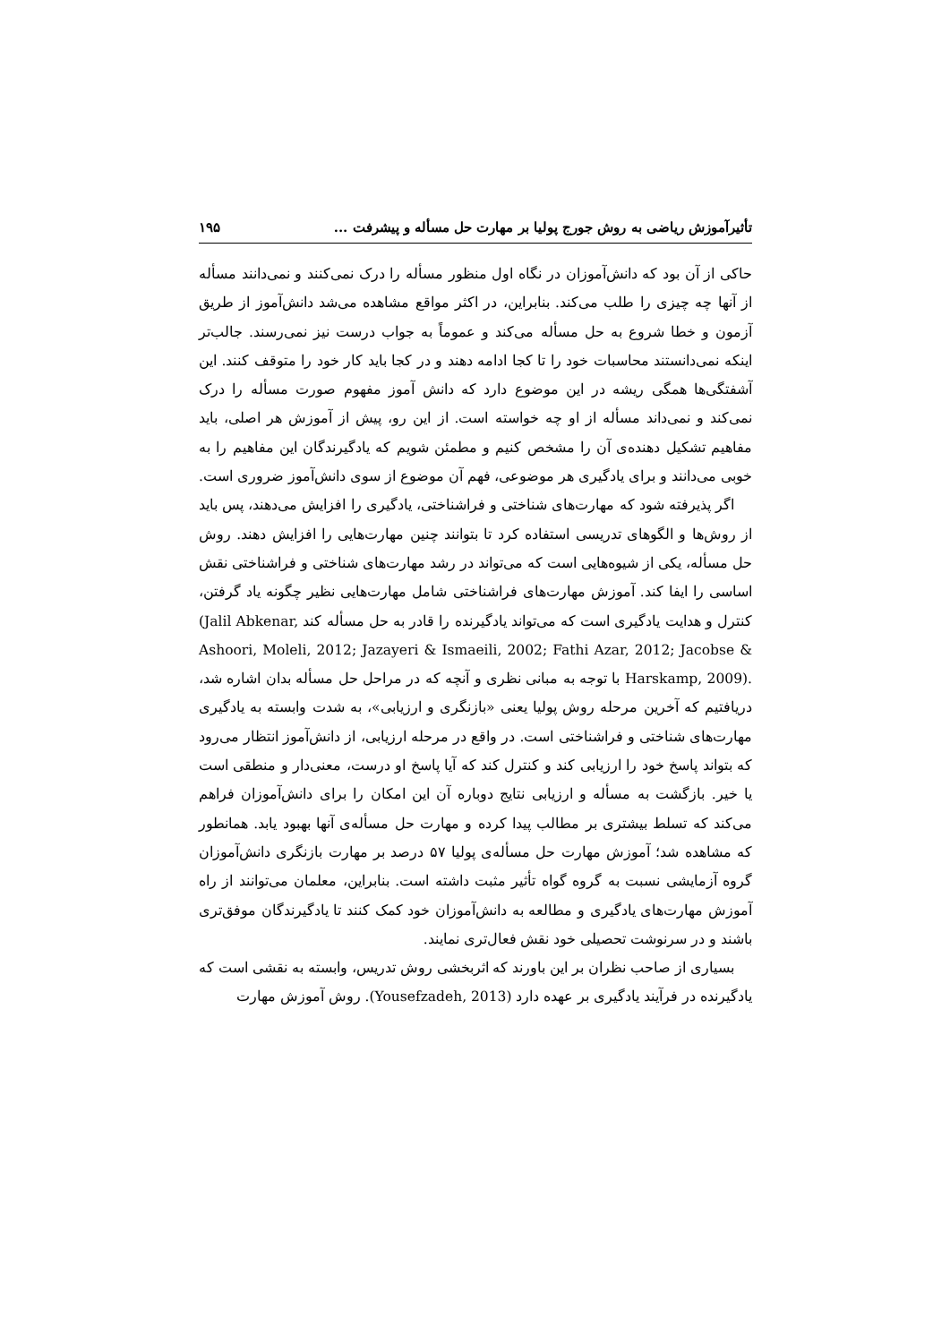تأثیرآموزش ریاضی به روش جورج پولیا بر مهارت حل مسأله و پیشرفت ... ۱۹۵
حاکی از آن بود که دانش‌آموزان در نگاه اول منظور مسأله را درک نمی‌کنند و نمی‌دانند مسأله از آنها چه چیزی را طلب می‌کند. بنابراین، در اکثر مواقع مشاهده می‌شد دانش‌آموز از طریق آزمون و خطا شروع به حل مسأله می‌کند و عموماً به جواب درست نیز نمی‌رسند. جالب‌تر اینکه نمی‌دانستند محاسبات خود را تا کجا ادامه دهند و در کجا باید کار خود را متوقف کنند. این آشفتگی‌ها همگی ریشه در این موضوع دارد که دانش آموز مفهوم صورت مسأله را درک نمی‌کند و نمی‌داند مسأله از او چه خواسته است. از این رو، پیش از آموزش هر اصلی، باید مفاهیم تشکیل دهنده‌ی آن را مشخص کنیم و مطمئن شویم که یادگیرندگان این مفاهیم را به خوبی می‌دانند و برای یادگیری هر موضوعی، فهم آن موضوع از سوی دانش‌آموز ضروری است.
اگر پذیرفته شود که مهارت‌های شناختی و فراشناختی، یادگیری را افزایش می‌دهند، پس باید از روش‌ها و الگوهای تدریسی استفاده کرد تا بتوانند چنین مهارت‌هایی را افزایش دهند. روش حل مسأله، یکی از شیوه‌هایی است که می‌تواند در رشد مهارت‌های شناختی و فراشناختی نقش اساسی را ایفا کند. آموزش مهارت‌های فراشناختی شامل مهارت‌هایی نظیر چگونه یاد گرفتن، کنترل و هدایت یادگیری است که می‌تواند یادگیرنده را قادر به حل مسأله کند (Jalil Abkenar, Ashoori, Moleli, 2012; Jazayeri & Ismaeili, 2002; Fathi Azar, 2012; Jacobse & Harskamp, 2009). با توجه به مبانی نظری و آنچه که در مراحل حل مسأله بدان اشاره شد، دریافتیم که آخرین مرحله روش پولیا یعنی «بازنگری و ارزیابی»، به شدت وابسته به یادگیری مهارت‌های شناختی و فراشناختی است. در واقع در مرحله ارزیابی، از دانش‌آموز انتظار می‌رود که بتواند پاسخ خود را ارزیابی کند و کنترل کند که آیا پاسخ او درست، معنی‌دار و منطقی است یا خیر. بازگشت به مسأله و ارزیابی نتایج دوباره آن این امکان را برای دانش‌آموزان فراهم می‌کند که تسلط بیشتری بر مطالب پیدا کرده و مهارت حل مسأله‌ی آنها بهبود یابد. همانطور که مشاهده شد؛ آموزش مهارت حل مسأله‌ی پولیا ۵۷ درصد بر مهارت بازنگری دانش‌آموزان گروه آزمایشی نسبت به گروه گواه تأثیر مثبت داشته است. بنابراین، معلمان می‌توانند از راه آموزش مهارت‌های یادگیری و مطالعه به دانش‌آموزان خود کمک کنند تا یادگیرندگان موفق‌تری باشند و در سرنوشت تحصیلی خود نقش فعال‌تری نمایند.
بسیاری از صاحب نظران بر این باورند که اثربخشی روش تدریس، وابسته به نقشی است که یادگیرنده در فرآیند یادگیری بر عهده دارد (Yousefzadeh, 2013). روش آموزش مهارت